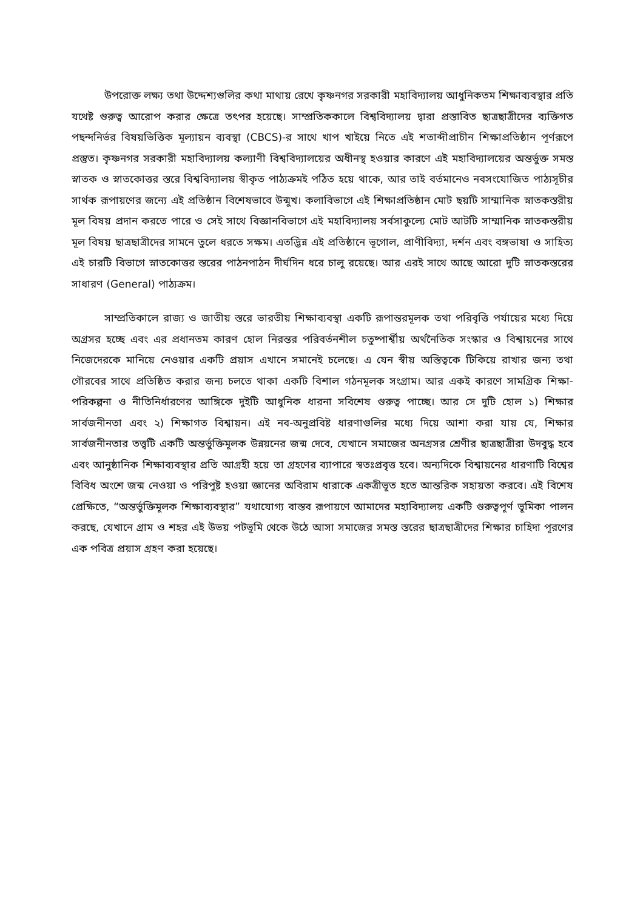উপরোক্ত লক্ষ্য তথা উদ্দেশ্যগুলির কথা মাথায় রেখে কৃষ্ণনগর সরকারী মহাবিদ্যালয় আধুনিকতম শিক্ষাব্যবস্থার প্রতি যথেষ্ট গুরুত্ব আরোপ করার ক্ষেত্রে তৎপর হয়েছে। সাম্প্রতিককালে বিশ্ববিদ্যালয় দ্বারা প্রস্তাবিত ছাত্রছাত্রীদের ব্যক্তিগত পছন্দনির্ভর বিষয়ভিত্তিক মূল্যায়ন ব্যবস্থা (CBCS)-র সাথে খাপ খাইয়ে নিতে এই শতাব্দীপ্রাচীন শিক্ষাপ্রতিষ্ঠান পূর্ণরূপে প্রস্তুত। কৃষ্ণনগর সরকারী মহাবিদ্যালয় কল্যাণী বিশ্ববিদ্যালয়ের অধীনস্থ হওয়ার কারণে এই মহাবিদ্যালয়ের অন্তর্ভুক্ত সমস্ত স্নাতক ও স্নাতকোত্তর স্তরে বিশ্ববিদ্যালয় স্বীকৃত পাঠ্যক্রমই পঠিত হয়ে থাকে, আর তাই বর্তমানেও নবসংযোজিত পাঠ্যসূচীর সার্থক রূপায়ণের জন্যে এই প্রতিষ্ঠান বিশেষভাবে উন্মুখ। কলাবিভাগে এই শিক্ষাপ্রতিষ্ঠান মোট ছয়টি সাম্মানিক স্নাতকস্তরীয় মূল বিষয় প্রদান করতে পারে ও সেই সাথে বিজ্ঞানবিভাগে এই মহাবিদ্যালয় সর্বসাকুল্যে মোট আটটি সাম্মানিক স্নাতকস্তরীয় মূল বিষয় ছাত্রছাত্রীদের সামনে তুলে ধরতে সক্ষম। এতদ্ভিন্ন এই প্রতিষ্ঠানে ভূগোল, প্রাণীবিদ্যা, দর্শন এবং বঙ্গভাষা ও সাহিত্য এই চারটি বিভাগে স্নাতকোত্তর স্তরের পাঠনপাঠন দীর্ঘদিন ধরে চালু রয়েছে। আর এরই সাথে আছে আরো দুটি স্নাতকস্তরের সাধারণ (General) পাঠ্যক্রম।
সাম্প্রতিকালে রাজ্য ও জাতীয় স্তরে ভারতীয় শিক্ষাব্যবস্থা একটি রূপান্তরমূলক তথা পরিবৃত্তি পর্যায়ের মধ্যে দিয়ে অগ্রসর হচ্ছে এবং এর প্রধানতম কারণ হোল নিরন্তর পরিবর্তনশীল চতুষ্পার্শ্বীয় অর্থনৈতিক সংস্কার ও বিশ্বায়নের সাথে নিজেদেরকে মানিয়ে নেওয়ার একটি প্রয়াস এখানে সমানেই চলেছে। এ যেন স্বীয় অস্তিত্বকে টিকিয়ে রাখার জন্য তথা গৌরবের সাথে প্রতিষ্ঠিত করার জন্য চলতে থাকা একটি বিশাল গঠনমূলক সংগ্রাম। আর একই কারণে সামগ্রিক শিক্ষা-পরিকল্পনা ও নীতিনির্ধারণের আঙ্গিকে দুইটি আধুনিক ধারনা সবিশেষ গুরুত্ব পাচ্ছে। আর সে দুটি হোল ১) শিক্ষার সার্বজনীনতা এবং ২) শিক্ষাগত বিশ্বায়ন। এই নব-অনুপ্রবিষ্ট ধারণাগুলির মধ্যে দিয়ে আশা করা যায় যে, শিক্ষার সার্বজনীনতার তত্ত্বটি একটি অন্তর্ভুক্তিমূলক উন্নয়নের জন্ম দেবে, যেখানে সমাজের অনগ্রসর শ্রেণীর ছাত্রছাত্রীরা উদবুদ্ধ হবে এবং আনুষ্ঠানিক শিক্ষাব্যবস্থার প্রতি আগ্রহী হয়ে তা গ্রহণের ব্যাপারে স্বতঃপ্রবৃত্ত হবে। অন্যদিকে বিশ্বায়নের ধারণাটি বিশ্বের বিবিধ অংশে জন্ম নেওয়া ও পরিপুষ্ট হওয়া জ্ঞানের অবিরাম ধারাকে একত্রীভূত হতে আন্তরিক সহায়তা করবে। এই বিশেষ প্রেক্ষিতে, “অন্তর্ভুক্তিমূলক শিক্ষাব্যবস্থার” যথাযোগ্য বাস্তব রূপায়ণে আমাদের মহাবিদ্যালয় একটি গুরুত্বপূর্ণ ভূমিকা পালন করছে, যেখানে গ্রাম ও শহর এই উভয় পটভূমি থেকে উঠে আসা সমাজের সমস্ত স্তরের ছাত্রছাত্রীদের শিক্ষার চাহিদা পূরণের এক পবিত্র প্রয়াস গ্রহণ করা হয়েছে।